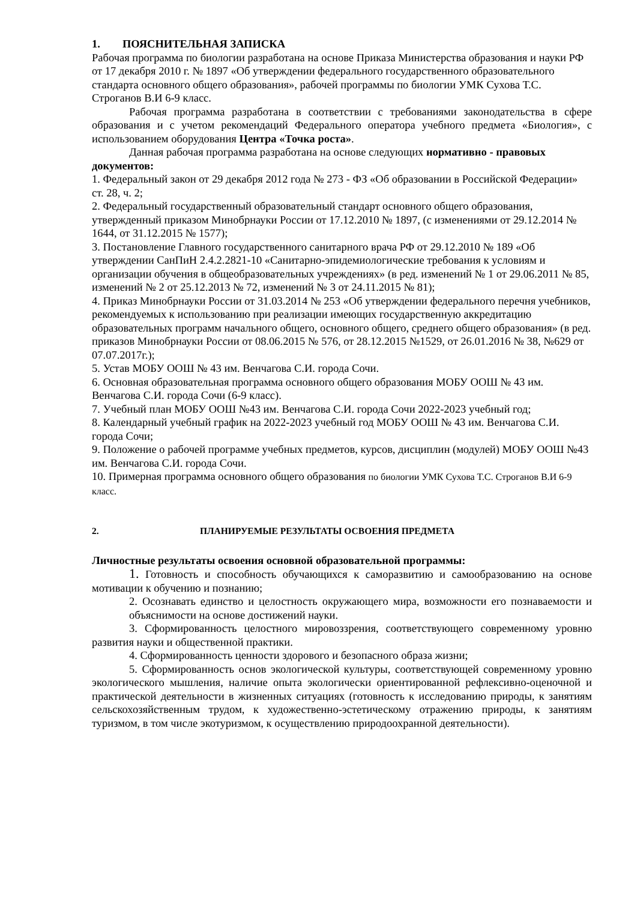1. ПОЯСНИТЕЛЬНАЯ ЗАПИСКА
Рабочая программа по биологии разработана на основе Приказа Министерства образования и науки РФ от 17 декабря 2010 г. № 1897 «Об утверждении федерального государственного образовательного стандарта основного общего образования», рабочей программы по биологии УМК Сухова Т.С. Строганов В.И 6-9 класс.
Рабочая программа разработана в соответствии с требованиями законодательства в сфере образования и с учетом рекомендаций Федерального оператора учебного предмета «Биология», с использованием оборудования Центра «Точка роста».
Данная рабочая программа разработана на основе следующих нормативно - правовых документов:
1. Федеральный закон от 29 декабря 2012 года № 273 - ФЗ «Об образовании в Российской Федерации» ст. 28, ч. 2;
2. Федеральный государственный образовательный стандарт основного общего образования, утвержденный приказом Минобрнауки России от 17.12.2010 № 1897, (с изменениями от 29.12.2014 № 1644, от 31.12.2015 № 1577);
3. Постановление Главного государственного санитарного врача РФ от 29.12.2010 № 189 «Об утверждении СанПиН 2.4.2.2821-10 «Санитарно-эпидемиологические требования к условиям и организации обучения в общеобразовательных учреждениях» (в ред. изменений № 1 от 29.06.2011 № 85, изменений № 2 от 25.12.2013 № 72, изменений № 3 от 24.11.2015 № 81);
4. Приказ Минобрнауки России от 31.03.2014 № 253 «Об утверждении федерального перечня учебников, рекомендуемых к использованию при реализации имеющих государственную аккредитацию образовательных программ начального общего, основного общего, среднего общего образования» (в ред. приказов Минобрнауки России от 08.06.2015 № 576, от 28.12.2015 №1529, от 26.01.2016 № 38, №629 от 07.07.2017г.);
5. Устав МОБУ ООШ № 43 им. Венчагова С.И. города Сочи.
6. Основная образовательная программа основного общего образования МОБУ ООШ № 43 им. Венчагова С.И. города Сочи (6-9 класс).
7. Учебный план МОБУ ООШ №43 им. Венчагова С.И. города Сочи 2022-2023 учебный год;
8. Календарный учебный график на 2022-2023 учебный год МОБУ ООШ № 43 им. Венчагова С.И. города Сочи;
9. Положение о рабочей программе учебных предметов, курсов, дисциплин (модулей) МОБУ ООШ №43 им. Венчагова С.И. города Сочи.
10. Примерная программа основного общего образования по биологии УМК Сухова Т.С. Строганов В.И 6-9 класс.
2. ПЛАНИРУЕМЫЕ РЕЗУЛЬТАТЫ ОСВОЕНИЯ ПРЕДМЕТА
Личностные результаты освоения основной образовательной программы:
1. Готовность и способность обучающихся к саморазвитию и самообразованию на основе мотивации к обучению и познанию;
2. Осознавать единство и целостность окружающего мира, возможности его познаваемости и объяснимости на основе достижений науки.
3. Сформированность целостного мировоззрения, соответствующего современному уровню развития науки и общественной практики.
4. Сформированность ценности здорового и безопасного образа жизни;
5. Сформированность основ экологической культуры, соответствующей современному уровню экологического мышления, наличие опыта экологически ориентированной рефлексивно-оценочной и практической деятельности в жизненных ситуациях (готовность к исследованию природы, к занятиям сельскохозяйственным трудом, к художественно-эстетическому отражению природы, к занятиям туризмом, в том числе экотуризмом, к осуществлению природоохранной деятельности).